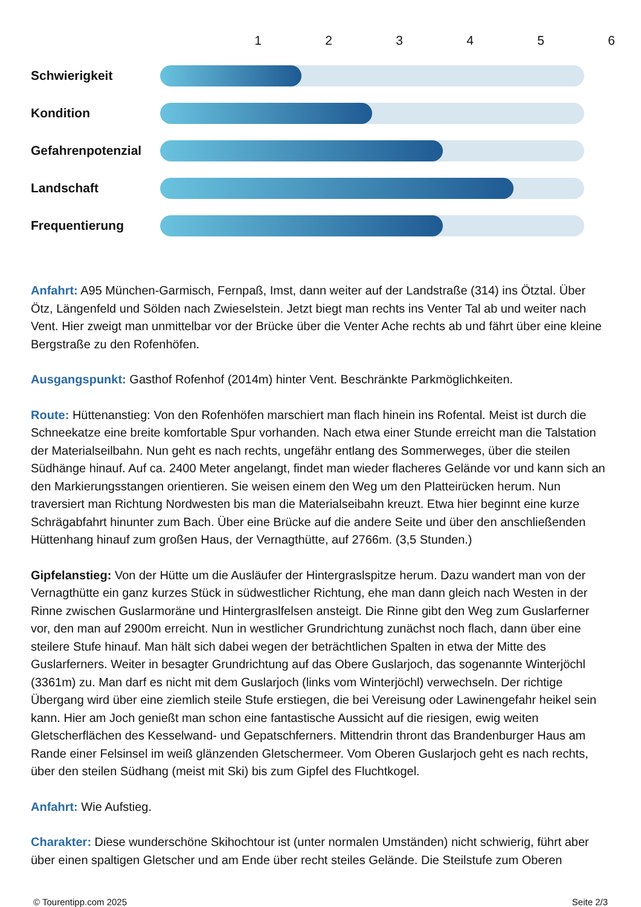123456
Schwierigkeit
Kondition
Gefahrenpotenzial
Landschaft
Frequentierung
Anfahrt: A95 München-Garmisch, Fernpaß, Imst, dann weiter auf der Landstraße (314) ins Ötztal. Über Ötz, Längenfeld und Sölden nach Zwieselstein. Jetzt biegt man rechts ins Venter Tal ab und weiter nach Vent. Hier zweigt man unmittelbar vor der Brücke über die Venter Ache rechts ab und fährt über eine kleine Bergstraße zu den Rofenhöfen.
Ausgangspunkt: Gasthof Rofenhof (2014m) hinter Vent. Beschränkte Parkmöglichkeiten.
Route: Hüttenanstieg: Von den Rofenhöfen marschiert man flach hinein ins Rofental. Meist ist durch die Schneekatze eine breite komfortable Spur vorhanden. Nach etwa einer Stunde erreicht man die Talstation der Materialseilbahn. Nun geht es nach rechts, ungefähr entlang des Sommerweges, über die steilen Südhänge hinauf. Auf ca. 2400 Meter angelangt, findet man wieder flacheres Gelände vor und kann sich an den Markierungsstangen orientieren. Sie weisen einem den Weg um den Platteirücken herum. Nun traversiert man Richtung Nordwesten bis man die Materialseibahn kreuzt. Etwa hier beginnt eine kurze Schrägabfahrt hinunter zum Bach. Über eine Brücke auf die andere Seite und über den anschließenden Hüttenhang hinauf zum großen Haus, der Vernagthütte, auf 2766m. (3,5 Stunden.)
Gipfelanstieg: Von der Hütte um die Ausläufer der Hintergraslspitze herum. Dazu wandert man von der Vernagthütte ein ganz kurzes Stück in südwestlicher Richtung, ehe man dann gleich nach Westen in der Rinne zwischen Guslarmoräne und Hintergraslfelsen ansteigt. Die Rinne gibt den Weg zum Guslarferner vor, den man auf 2900m erreicht. Nun in westlicher Grundrichtung zunächst noch flach, dann über eine steilere Stufe hinauf. Man hält sich dabei wegen der beträchtlichen Spalten in etwa der Mitte des Guslarferners. Weiter in besagter Grundrichtung auf das Obere Guslarjoch, das sogenannte Winterjöchl (3361m) zu. Man darf es nicht mit dem Guslarjoch (links vom Winterjöchl) verwechseln. Der richtige Übergang wird über eine ziemlich steile Stufe erstiegen, die bei Vereisung oder Lawinengefahr heikel sein kann. Hier am Joch genießt man schon eine fantastische Aussicht auf die riesigen, ewig weiten Gletscherflächen des Kesselwand- und Gepatschferners. Mittendrin thront das Brandenburger Haus am Rande einer Felsinsel im weiß glänzenden Gletschermeer. Vom Oberen Guslarjoch geht es nach rechts, über den steilen Südhang (meist mit Ski) bis zum Gipfel des Fluchtkogel.
Anfahrt: Wie Aufstieg.
Charakter: Diese wunderschöne Skihochtour ist (unter normalen Umständen) nicht schwierig, führt aber über einen spaltigen Gletscher und am Ende über recht steiles Gelände. Die Steilstufe zum Oberen
© Tourentipp.com 2025 Seite 2/3